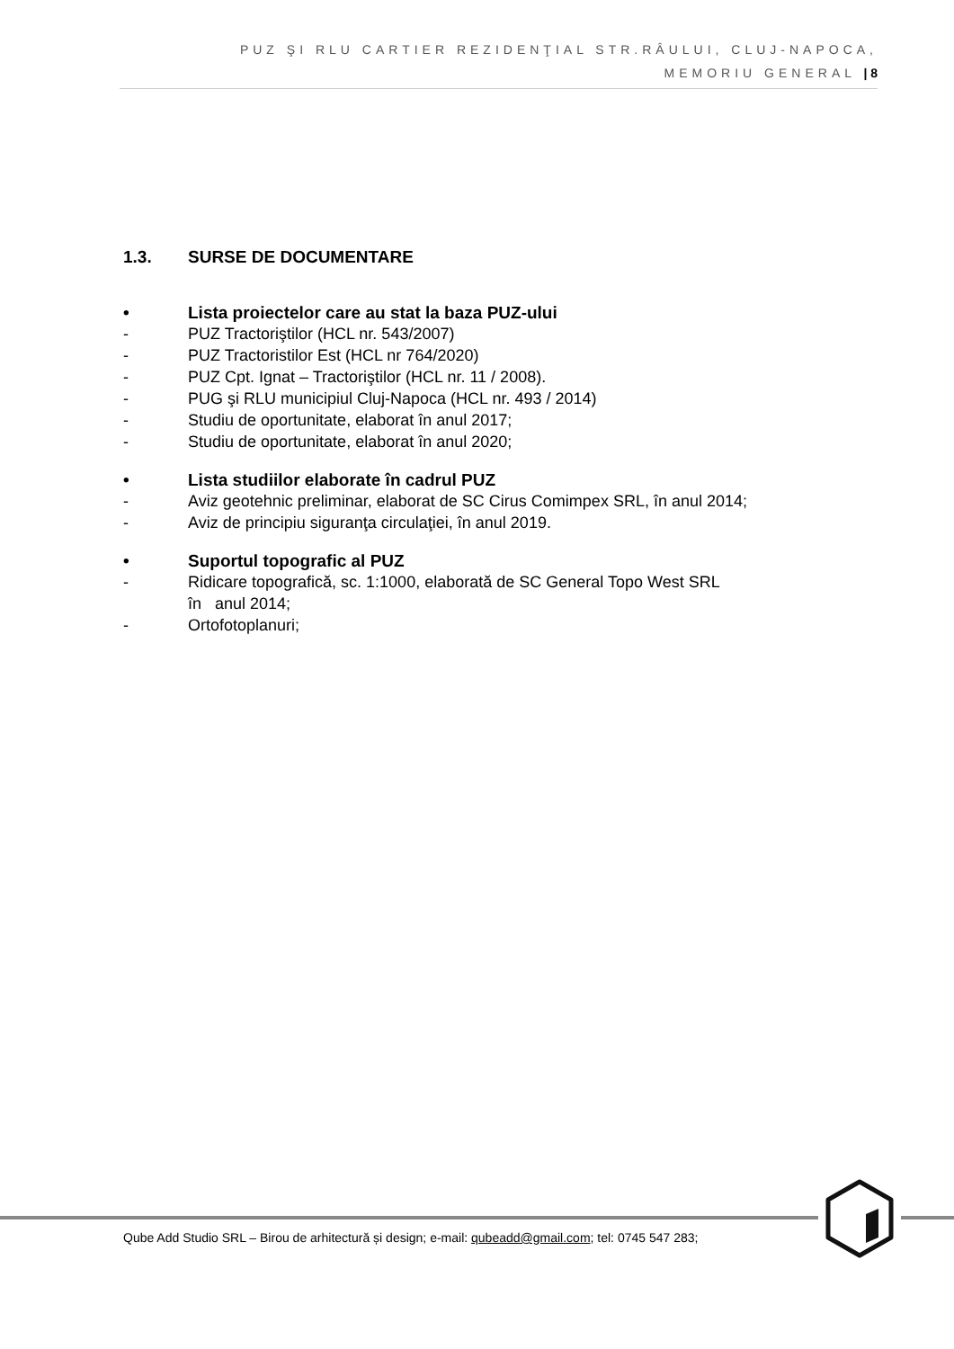PUZ ŞI RLU CARTIER REZIDENŢIAL STR.RÂULUI, CLUJ-NAPOCA,
MEMORIU GENERAL | 8
1.3. SURSE DE DOCUMENTARE
• Lista proiectelor care au stat la baza PUZ-ului
- PUZ Tractorіştilor (HCL nr. 543/2007)
- PUZ Tractoristilor Est (HCL nr 764/2020)
- PUZ Cpt. Ignat – Tractorіştilor (HCL nr. 11 / 2008).
- PUG şi RLU municipiul Cluj-Napoca (HCL nr. 493 / 2014)
- Studiu de oportunitate, elaborat în anul 2017;
- Studiu de oportunitate, elaborat în anul 2020;
• Lista studiilor elaborate în cadrul PUZ
- Aviz geotehnic preliminar, elaborat de SC Cirus Comimpex SRL, în anul 2014;
- Aviz de principiu siguranţa circulaţiei, în anul 2019.
• Suportul topografic al PUZ
- Ridicare topografică, sc. 1:1000, elaborată de SC General Topo West SRL
în anul 2014;
- Ortofotoplanuri;
Qube Add Studio SRL – Birou de arhitectură și design; e-mail: qubeadd@gmail.com; tel: 0745 547 283;